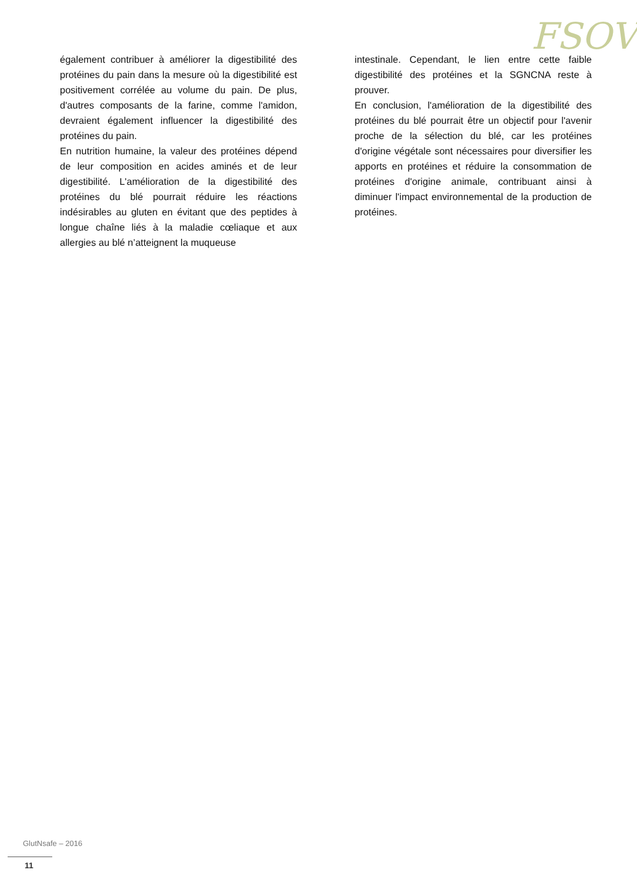FSOV
également contribuer à améliorer la digestibilité des protéines du pain dans la mesure où la digestibilité est positivement corrélée au volume du pain. De plus, d'autres composants de la farine, comme l'amidon, devraient également influencer la digestibilité des protéines du pain.
En nutrition humaine, la valeur des protéines dépend de leur composition en acides aminés et de leur digestibilité. L'amélioration de la digestibilité des protéines du blé pourrait réduire les réactions indésirables au gluten en évitant que des peptides à longue chaîne liés à la maladie cœliaque et aux allergies au blé n’atteignent la muqueuse
intestinale. Cependant, le lien entre cette faible digestibilité des protéines et la SGNCNA reste à prouver.
En conclusion, l'amélioration de la digestibilité des protéines du blé pourrait être un objectif pour l'avenir proche de la sélection du blé, car les protéines d'origine végétale sont nécessaires pour diversifier les apports en protéines et réduire la consommation de protéines d'origine animale, contribuant ainsi à diminuer l'impact environnemental de la production de protéines.
GlutNsafe – 2016
11